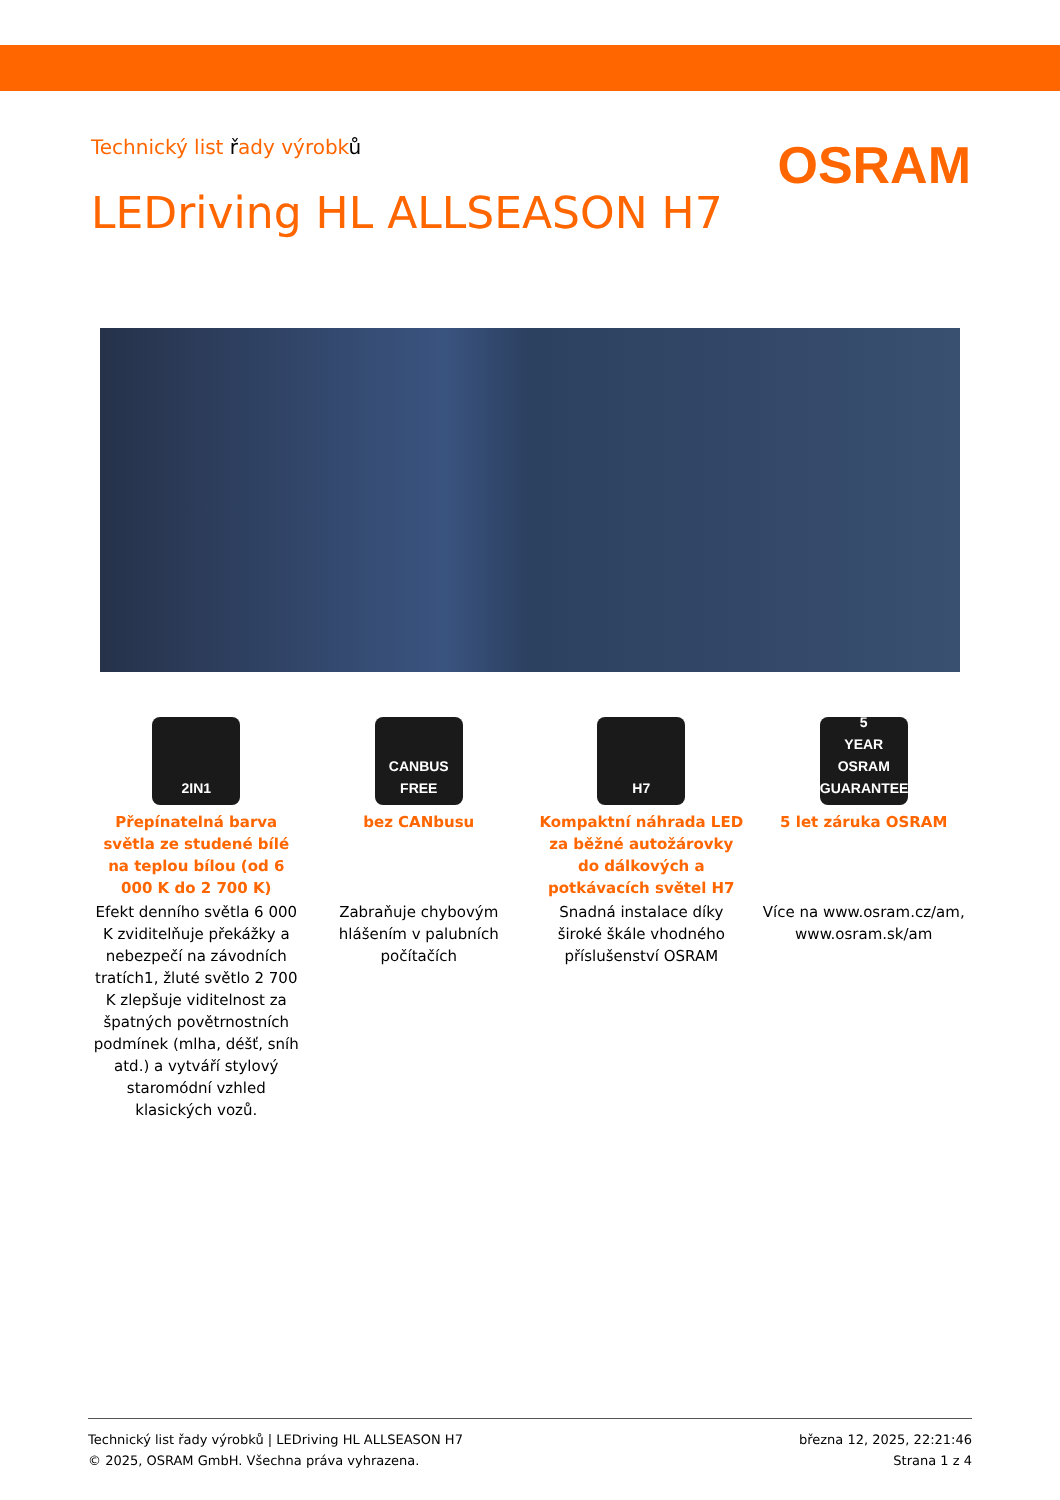Technický list řady výrobků
OSRAM
LEDriving HL ALLSEASON H7
2IN1
Přepínatelná barva světla ze studené bílé na teplou bílou (od 6 000 K do 2 700 K)
Efekt denního světla 6 000 K zviditelňuje překážky a nebezpečí na závodních tratích1, žluté světlo 2 700 K zlepšuje viditelnost za špatných povětrnostních podmínek (mlha, déšť, sníh atd.) a vytváří stylový staromódní vzhled klasických vozů.
CANBUS
FREE
bez CANbusu
Zabraňuje chybovým hlášením v palubních počítačích
H7
Kompaktní náhrada LED za běžné autožárovky do dálkových a potkávacích světel H7
Snadná instalace díky široké škále vhodného příslušenství OSRAM
5
YEAR
OSRAM GUARANTEE
5 let záruka OSRAM
Více na www.osram.cz/am, www.osram.sk/am
Technický list řady výrobků | LEDriving HL ALLSEASON H7
© 2025, OSRAM GmbH. Všechna práva vyhrazena.
března 12, 2025, 22:21:46
Strana 1 z 4